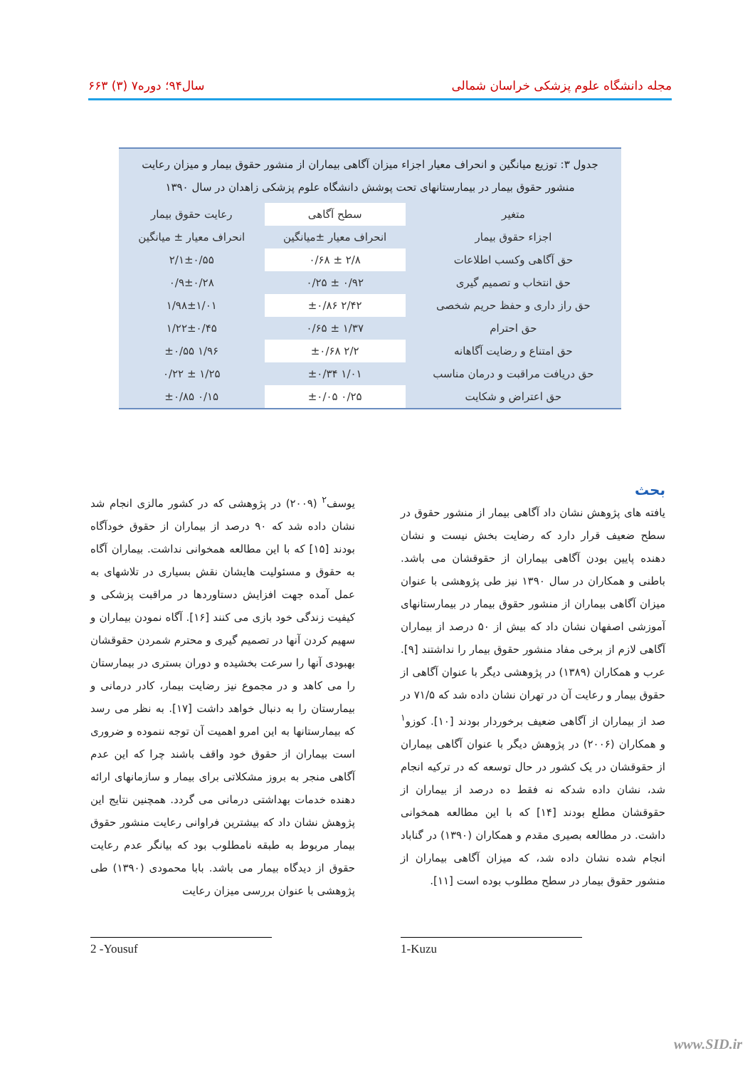مجله دانشگاه علوم پزشکی خراسان شمالی سال۹۴؛ دوره۷ (۳) ۶۶۳
جدول ۳: توزیع میانگین و انحراف معیار اجزاء میزان آگاهی بیماران از منشور حقوق بیمار و میزان رعایت منشور حقوق بیمار در بیمارستانهای تحت پوشش دانشگاه علوم پزشکی زاهدان در سال ۱۳۹۰
| متغیر | سطح آگاهی | رعایت حقوق بیمار |
| --- | --- | --- |
| اجزاء حقوق بیمار | انحراف معیار ±میانگین | انحراف معیار ± میانگین |
| حق آگاهی وکسب اطلاعات | ۲/۸ ± ۰/۶۸ | ۲/۱±۰/۵۵ |
| حق انتخاب و تصمیم گیری | ۰/۹۲ ± ۰/۲۵ | ۰/۹±۰/۲۸ |
| حق راز داری و حفظ حریم شخصی | ۲/۴۲ ±۰/۸۶ | ۱/۹۸±۱/۰۱ |
| حق احترام | ۱/۳۷ ± ۰/۶۵ | ۱/۲۲±۰/۴۵ |
| حق امتناع و رضایت آگاهانه | ۲/۲ ±۰/۶۸ | ۱/۹۶ ±۰/۵۵ |
| حق دریافت مراقبت و درمان مناسب | ۱/۰۱ ±۰/۳۴ | ۱/۲۵ ± ۰/۲۲ |
| حق اعتراض و شکایت | ۰/۲۵ ±۰/۰۵ | ۰/۱۵ ±۰/۸۵ |
بحث
یافته های پژوهش نشان داد آگاهی بیمار از منشور حقوق در سطح ضعیف قرار دارد که رضایت بخش نیست و نشان دهنده پایین بودن آگاهی بیماران از حقوقشان می باشد. باطنی و همکاران در سال ۱۳۹۰ نیز طی پژوهشی با عنوان میزان آگاهی بیماران از منشور حقوق بیمار در بیمارستانهای آموزشی اصفهان نشان داد که بیش از ۵۰ درصد از بیماران آگاهی لازم از برخی مفاد منشور حقوق بیمار را نداشتند [۹]. عرب و همکاران (۱۳۸۹) در پژوهشی دیگر با عنوان آگاهی از حقوق بیمار و رعایت آن در تهران نشان داده شد که ۷۱/۵ در صد از بیماران از آگاهی ضعیف برخوردار بودند [۱۰]. کوزو<sup>۱</sup> و همکاران (۲۰۰۶) در پژوهش دیگر با عنوان آگاهی بیماران از حقوقشان در یک کشور در حال توسعه که در ترکیه انجام شد، نشان داده شدکه نه فقط ده درصد از بیماران از حقوقشان مطلع بودند [۱۴] که با این مطالعه همخوانی داشت. در مطالعه بصیری مقدم و همکاران (۱۳۹۰) در گناباد انجام شده نشان داده شد، که میزان آگاهی بیماران از منشور حقوق بیمار در سطح مطلوب بوده است [۱۱].
یوسف<sup>۲</sup> (۲۰۰۹) در پژوهشی که در کشور مالزی انجام شد نشان داده شد که ۹۰ درصد از بیماران از حقوق خودآگاه بودند [۱۵] که با این مطالعه همخوانی نداشت. بیماران آگاه به حقوق و مسئولیت هایشان نقش بسیاری در تلاشهای به عمل آمده جهت افزایش دستاوردها در مراقبت پزشکی و کیفیت زندگی خود بازی می کنند [۱۶]. آگاه نمودن بیماران و سهیم کردن آنها در تصمیم گیری و محترم شمردن حقوقشان بهبودی آنها را سرعت بخشیده و دوران بستری در بیمارستان را می کاهد و در مجموع نیز رضایت بیمار، کادر درمانی و بیمارستان را به دنبال خواهد داشت [۱۷]. به نظر می رسد که بیمارستانها به این امرو اهمیت آن توجه ننموده و ضروری است بیماران از حقوق خود واقف باشند چرا که این عدم آگاهی منجر به بروز مشکلاتی برای بیمار و سازمانهای ارائه دهنده خدمات بهداشتی درمانی می گردد. همچنین نتایج این پژوهش نشان داد که بیشترین فراوانی رعایت منشور حقوق بیمار مربوط به طبقه نامطلوب بود که بیانگر عدم رعایت حقوق از دیدگاه بیمار می باشد. بابا محمودی (۱۳۹۰) طی پژوهشی با عنوان بررسی میزان رعایت
2 -Yousuf 1-Kuzu
www.SID.ir